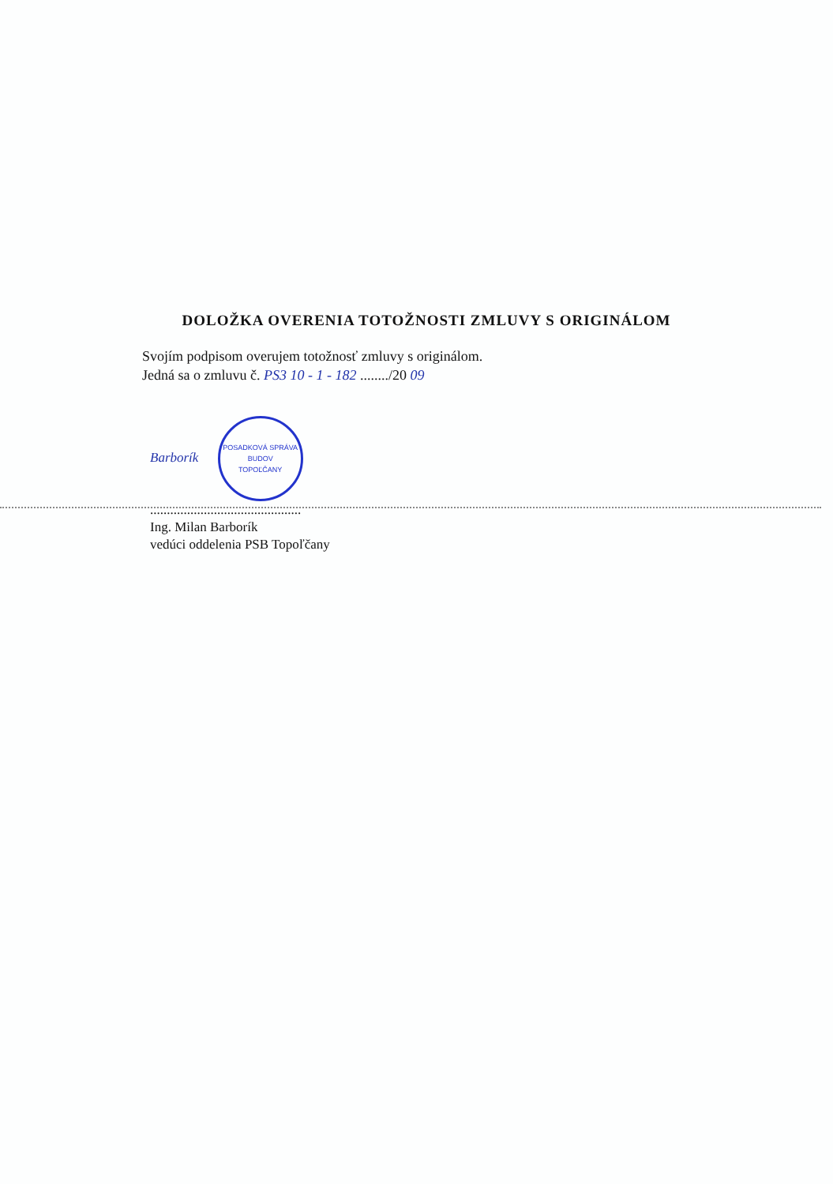DOLOŽKA OVERENIA TOTOŽNOSTI ZMLUVY S ORIGINÁLOM
Svojím podpisom overujem totožnosť zmluvy s originálom.
Jedná sa o zmluvu č. PS3 10 - 1 - 182 ......../20 09
Barborík POSADKOVÁ SPRÁVA BUDOV
TOPOĽČANY
.............................................
Ing. Milan Barborík
vedúci oddelenia PSB Topoľčany